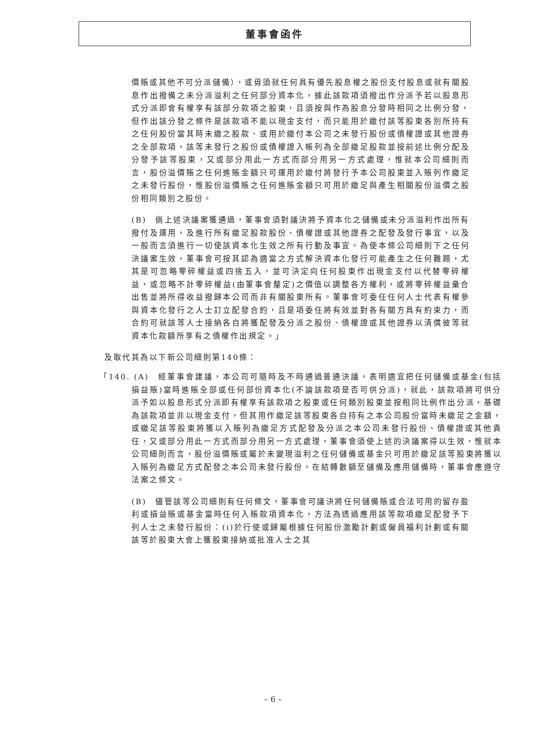董事會函件
價賬或其他不可分派儲備），或毋須就任何具有優先股息權之股份支付股息或就有關股息作出撥備之未分派溢利之任何部分資本化，據此該款項須撥出作分派予若以股息形式分派即會有權享有該部分款項之股東，且須按與作為股息分發時相同之比例分發，但作出該分發之條件是該款項不能以現金支付，而只能用於繳付該等股東各別所持有之任何股份當其時未繳之股款、或用於繳付本公司之未發行股份或債權證或其他證券之全部款項，該等未發行之股份或債權證入帳列為全部繳足股款並按前述比例分配及分發予該等股東，又或部分用此一方式而部分用另一方式處理，惟就本公司細則而言，股份溢價賬之任何進賬金額只可運用於繳付將發行予本公司股東並入賬列作繳足之未發行股份，惟股份溢價賬之任何進賬金額只可用於繳足與產生相關股份溢價之股份相同類別之股份。
(B)　倘上述決議案獲通過，董事會須對議決將予資本化之儲備或未分派溢利作出所有撥付及運用，及進行所有繳足股款股份、債權證或其他證券之配發及發行事宜，以及一般而言須進行一切使該資本化生效之所有行動及事宜。為使本條公司細則下之任何決議案生效，董事會可按其認為適當之方式解決資本化發行可能產生之任何難題，尤其是可忽略零碎權益或四捨五入，並可決定向任何股東作出現金支付以代替零碎權益，或忽略不計零碎權益(由董事會釐定)之價值以調整各方權利，或將零碎權益彙合出售並將所得收益撥歸本公司而非有關股東所有。董事會可委任任何人士代表有權參與資本化發行之人士訂立配發合約，且是項委任將有效並對各有關方具有約束力，而合約可就該等人士接納各自將獲配發及分派之股份、債權證或其他證券以清償彼等就資本化款額所享有之債權作出規定。」
及取代其為以下新公司細則第140條：
「140. (A)　經董事會建議，本公司可隨時及不時通過普通決議，表明適宜把任何儲備或基金(包括損益賬)當時進賬全部或任何部份資本化(不論該款項是否可供分派)，就此，該款項將可供分派予如以股息形式分派即有權享有該款項之股東或任何類別股東並按相同比例作出分派，基礎為該款項並非以現金支付，但其用作繳足該等股東各自持有之本公司股份當時未繳足之金額，或繳足該等股東將獲以入賬列為繳足方式配發及分派之本公司未發行股份、債權證或其他責任，又或部分用此一方式而部分用另一方式處理，董事會須使上述的決議案得以生效，惟就本公司細則而言，股份溢價賬或屬於未變現溢利之任何儲備或基金只可用於繳足該等股東將獲以入賬列為繳足方式配發之本公司未發行股份。在結轉數額至儲備及應用儲備時，董事會應遵守法案之條文。
(B)　儘管該等公司細則有任何條文，董事會可議決將任何儲備賬或合法可用的留存盈利或損益賬或基金當時任何入賬款項資本化，方法為透過應用該等款項繳足配發予下列人士之未發行股份：(i)於行使或歸屬根據任何股份激勵計劃或僱員福利計劃或有關該等於股東大會上獲股東接納或批准人士之其
– 6 –